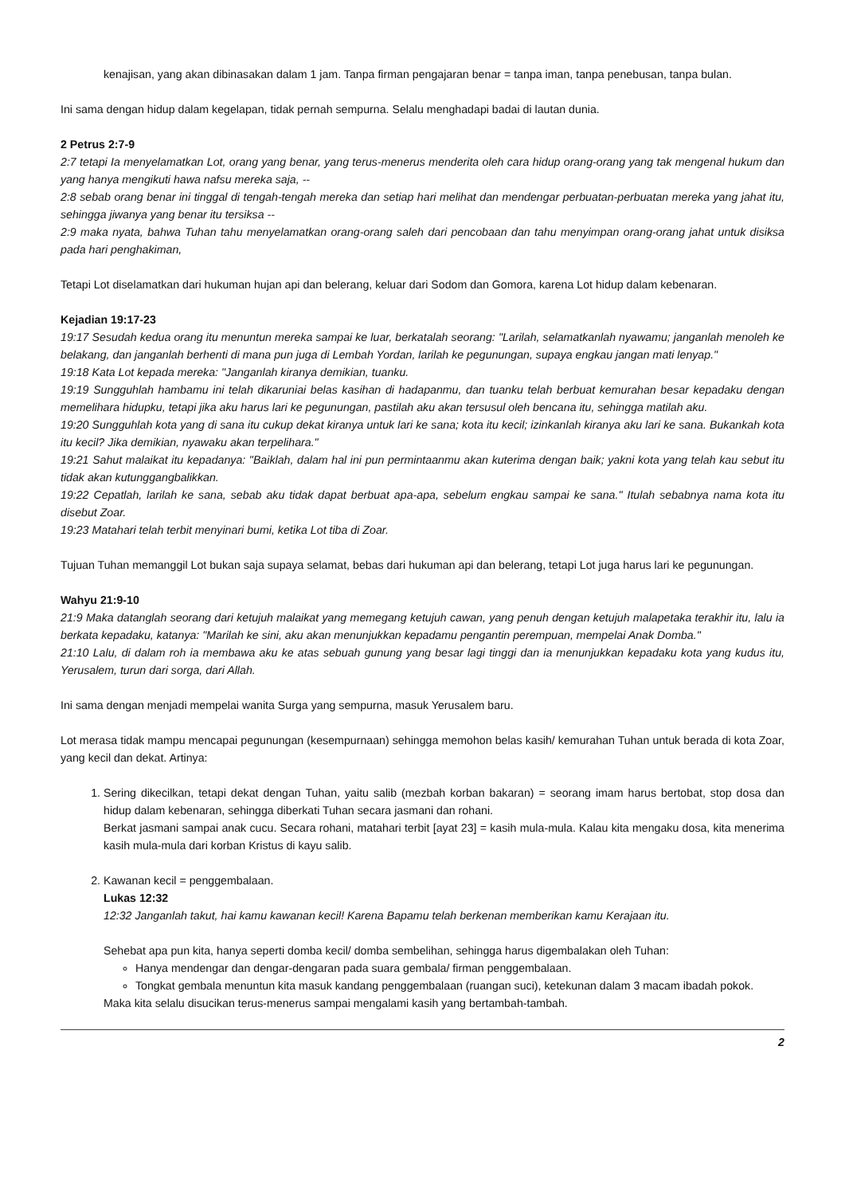kenajisan, yang akan dibinasakan dalam 1 jam. Tanpa firman pengajaran benar = tanpa iman, tanpa penebusan, tanpa bulan.
Ini sama dengan hidup dalam kegelapan, tidak pernah sempurna. Selalu menghadapi badai di lautan dunia.
2 Petrus 2:7-9
2:7 tetapi Ia menyelamatkan Lot, orang yang benar, yang terus-menerus menderita oleh cara hidup orang-orang yang tak mengenal hukum dan yang hanya mengikuti hawa nafsu mereka saja, --
2:8 sebab orang benar ini tinggal di tengah-tengah mereka dan setiap hari melihat dan mendengar perbuatan-perbuatan mereka yang jahat itu, sehingga jiwanya yang benar itu tersiksa --
2:9 maka nyata, bahwa Tuhan tahu menyelamatkan orang-orang saleh dari pencobaan dan tahu menyimpan orang-orang jahat untuk disiksa pada hari penghakiman,
Tetapi Lot diselamatkan dari hukuman hujan api dan belerang, keluar dari Sodom dan Gomora, karena Lot hidup dalam kebenaran.
Kejadian 19:17-23
19:17 Sesudah kedua orang itu menuntun mereka sampai ke luar, berkatalah seorang: "Larilah, selamatkanlah nyawamu; janganlah menoleh ke belakang, dan janganlah berhenti di mana pun juga di Lembah Yordan, larilah ke pegunungan, supaya engkau jangan mati lenyap."
19:18 Kata Lot kepada mereka: "Janganlah kiranya demikian, tuanku.
19:19 Sungguhlah hambamu ini telah dikaruniai belas kasihan di hadapanmu, dan tuanku telah berbuat kemurahan besar kepadaku dengan memelihara hidupku, tetapi jika aku harus lari ke pegunungan, pastilah aku akan tersusul oleh bencana itu, sehingga matilah aku.
19:20 Sungguhlah kota yang di sana itu cukup dekat kiranya untuk lari ke sana; kota itu kecil; izinkanlah kiranya aku lari ke sana. Bukankah kota itu kecil? Jika demikian, nyawaku akan terpelihara."
19:21 Sahut malaikat itu kepadanya: "Baiklah, dalam hal ini pun permintaanmu akan kuterima dengan baik; yakni kota yang telah kau sebut itu tidak akan kutunggangbalikkan.
19:22 Cepatlah, larilah ke sana, sebab aku tidak dapat berbuat apa-apa, sebelum engkau sampai ke sana." Itulah sebabnya nama kota itu disebut Zoar.
19:23 Matahari telah terbit menyinari bumi, ketika Lot tiba di Zoar.
Tujuan Tuhan memanggil Lot bukan saja supaya selamat, bebas dari hukuman api dan belerang, tetapi Lot juga harus lari ke pegunungan.
Wahyu 21:9-10
21:9 Maka datanglah seorang dari ketujuh malaikat yang memegang ketujuh cawan, yang penuh dengan ketujuh malapetaka terakhir itu, lalu ia berkata kepadaku, katanya: "Marilah ke sini, aku akan menunjukkan kepadamu pengantin perempuan, mempelai Anak Domba."
21:10 Lalu, di dalam roh ia membawa aku ke atas sebuah gunung yang besar lagi tinggi dan ia menunjukkan kepadaku kota yang kudus itu, Yerusalem, turun dari sorga, dari Allah.
Ini sama dengan menjadi mempelai wanita Surga yang sempurna, masuk Yerusalem baru.
Lot merasa tidak mampu mencapai pegunungan (kesempurnaan) sehingga memohon belas kasih/ kemurahan Tuhan untuk berada di kota Zoar, yang kecil dan dekat. Artinya:
1. Sering dikecilkan, tetapi dekat dengan Tuhan, yaitu salib (mezbah korban bakaran) = seorang imam harus bertobat, stop dosa dan hidup dalam kebenaran, sehingga diberkati Tuhan secara jasmani dan rohani.
Berkat jasmani sampai anak cucu. Secara rohani, matahari terbit [ayat 23] = kasih mula-mula. Kalau kita mengaku dosa, kita menerima kasih mula-mula dari korban Kristus di kayu salib.
2. Kawanan kecil = penggembalaan.
Lukas 12:32
12:32 Janganlah takut, hai kamu kawanan kecil! Karena Bapamu telah berkenan memberikan kamu Kerajaan itu.
Sehebat apa pun kita, hanya seperti domba kecil/ domba sembelihan, sehingga harus digembalakan oleh Tuhan:
Hanya mendengar dan dengar-dengaran pada suara gembala/ firman penggembalaan.
Tongkat gembala menuntun kita masuk kandang penggembalaan (ruangan suci), ketekunan dalam 3 macam ibadah pokok.
Maka kita selalu disucikan terus-menerus sampai mengalami kasih yang bertambah-tambah.
2